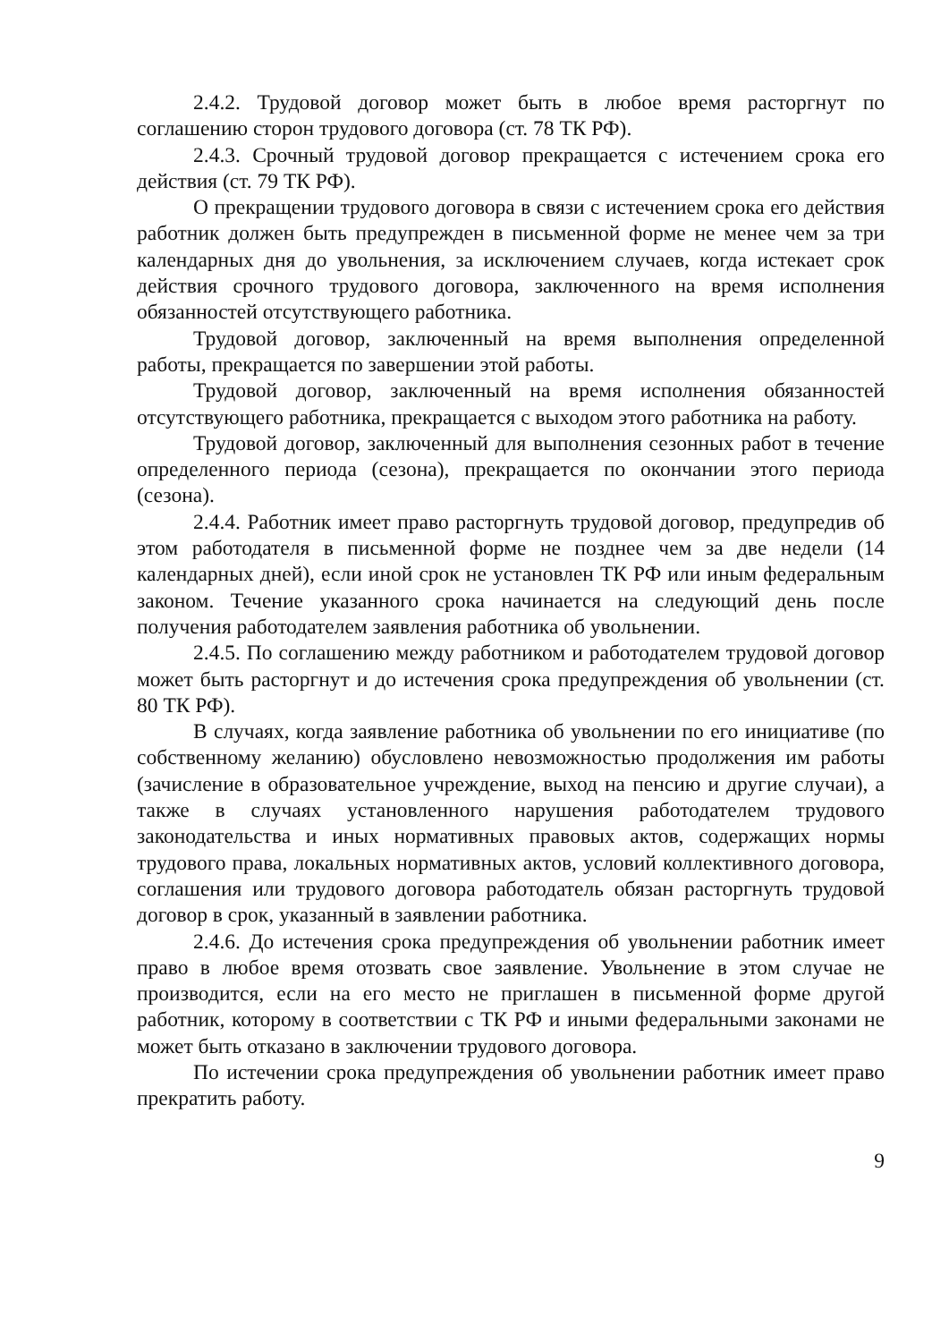2.4.2. Трудовой договор может быть в любое время расторгнут по соглашению сторон трудового договора (ст. 78 ТК РФ).
2.4.3. Срочный трудовой договор прекращается с истечением срока его действия (ст. 79 ТК РФ).
О прекращении трудового договора в связи с истечением срока его действия работник должен быть предупрежден в письменной форме не менее чем за три календарных дня до увольнения, за исключением случаев, когда истекает срок действия срочного трудового договора, заключенного на время исполнения обязанностей отсутствующего работника.
Трудовой договор, заключенный на время выполнения определенной работы, прекращается по завершении этой работы.
Трудовой договор, заключенный на время исполнения обязанностей отсутствующего работника, прекращается с выходом этого работника на работу.
Трудовой договор, заключенный для выполнения сезонных работ в течение определенного периода (сезона), прекращается по окончании этого периода (сезона).
2.4.4. Работник имеет право расторгнуть трудовой договор, предупредив об этом работодателя в письменной форме не позднее чем за две недели (14 календарных дней), если иной срок не установлен ТК РФ или иным федеральным законом. Течение указанного срока начинается на следующий день после получения работодателем заявления работника об увольнении.
2.4.5. По соглашению между работником и работодателем трудовой договор может быть расторгнут и до истечения срока предупреждения об увольнении (ст. 80 ТК РФ).
В случаях, когда заявление работника об увольнении по его инициативе (по собственному желанию) обусловлено невозможностью продолжения им работы (зачисление в образовательное учреждение, выход на пенсию и другие случаи), а также в случаях установленного нарушения работодателем трудового законодательства и иных нормативных правовых актов, содержащих нормы трудового права, локальных нормативных актов, условий коллективного договора, соглашения или трудового договора работодатель обязан расторгнуть трудовой договор в срок, указанный в заявлении работника.
2.4.6. До истечения срока предупреждения об увольнении работник имеет право в любое время отозвать свое заявление. Увольнение в этом случае не производится, если на его место не приглашен в письменной форме другой работник, которому в соответствии с ТК РФ и иными федеральными законами не может быть отказано в заключении трудового договора.
По истечении срока предупреждения об увольнении работник имеет право прекратить работу.
9